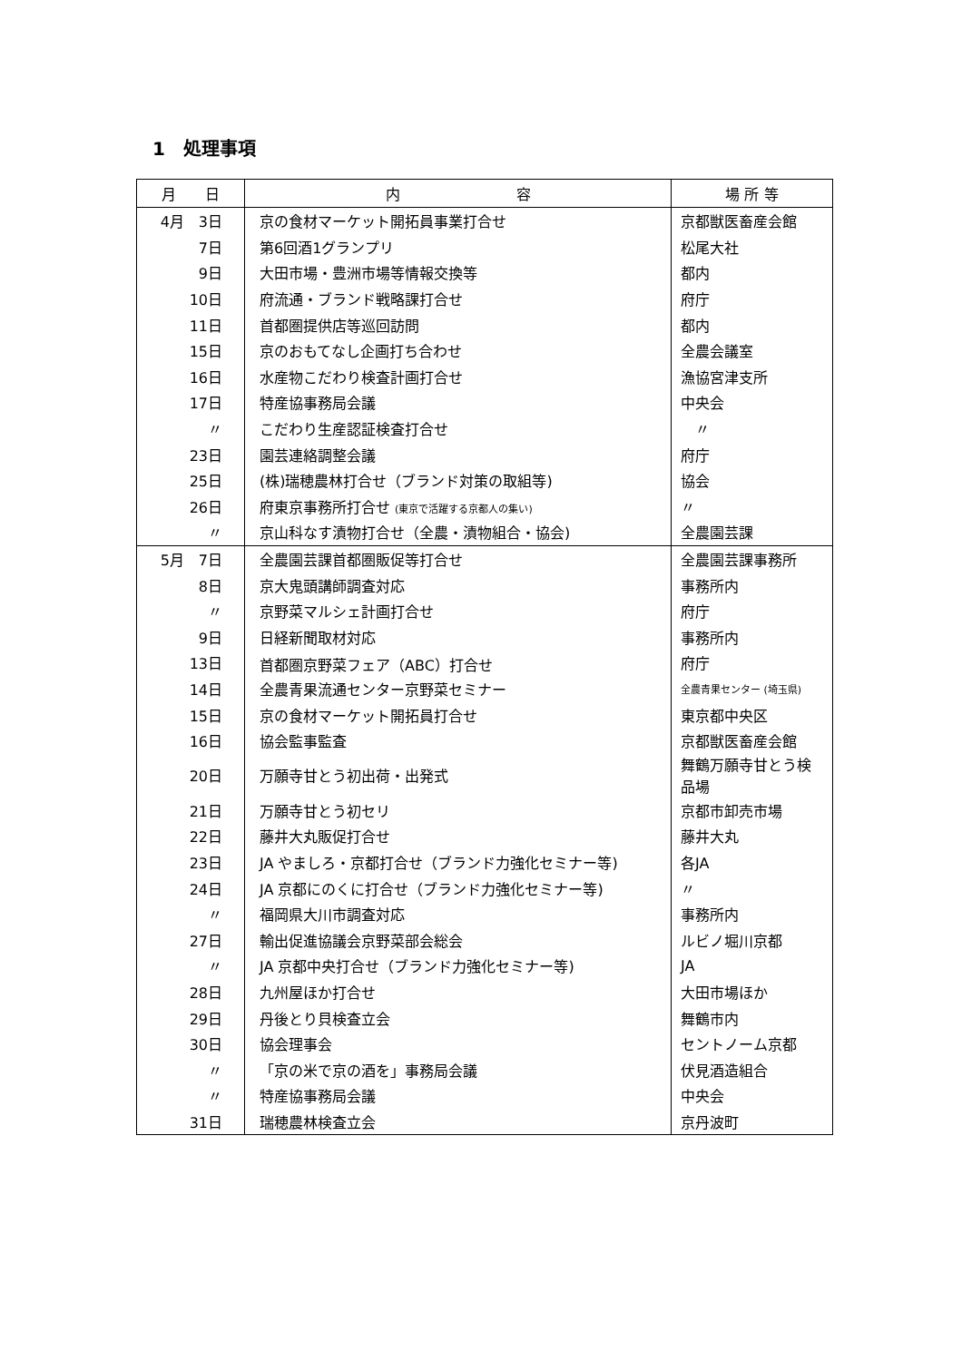1　処理事項
| 月 日 | 内 容 | 場 所 等 |
| --- | --- | --- |
| 4月 3日 | 京の食材マーケット開拓員事業打合せ | 京都獣医畜産会館 |
| 7日 | 第6回酒1グランプリ | 松尾大社 |
| 9日 | 大田市場・豊洲市場等情報交換等 | 都内 |
| 10日 | 府流通・ブランド戦略課打合せ | 府庁 |
| 11日 | 首都圏提供店等巡回訪問 | 都内 |
| 15日 | 京のおもてなし企画打ち合わせ | 全農会議室 |
| 16日 | 水産物こだわり検査計画打合せ | 漁協宮津支所 |
| 17日 | 特産協事務局会議 | 中央会 |
| 〃 | こだわり生産認証検査打合せ | 〃 |
| 23日 | 園芸連絡調整会議 | 府庁 |
| 25日 | (株)瑞穂農林打合せ（ブランド対策の取組等) | 協会 |
| 26日 | 府東京事務所打合せ (東京で活躍する京都人の集い) | 〃 |
| 〃 | 京山科なす漬物打合せ（全農・漬物組合・協会) | 全農園芸課 |
| 5月 7日 | 全農園芸課首都圏販促等打合せ | 全農園芸課事務所 |
| 8日 | 京大鬼頭講師調査対応 | 事務所内 |
| 〃 | 京野菜マルシェ計画打合せ | 府庁 |
| 9日 | 日経新聞取材対応 | 事務所内 |
| 13日 | 首都圏京野菜フェア（ABC）打合せ | 府庁 |
| 14日 | 全農青果流通センター京野菜セミナー | 全農青果センター (埼玉県) |
| 15日 | 京の食材マーケット開拓員打合せ | 東京都中央区 |
| 16日 | 協会監事監査 | 京都獣医畜産会館 |
| 20日 | 万願寺甘とう初出荷・出発式 | 舞鶴万願寺甘とう検品場 |
| 21日 | 万願寺甘とう初セリ | 京都市卸売市場 |
| 22日 | 藤井大丸販促打合せ | 藤井大丸 |
| 23日 | JA やましろ・京都打合せ（ブランド力強化セミナー等) | 各JA |
| 24日 | JA 京都にのくに打合せ（ブランド力強化セミナー等) | 〃 |
| 〃 | 福岡県大川市調査対応 | 事務所内 |
| 27日 | 輸出促進協議会京野菜部会総会 | ルビノ堀川京都 |
| 〃 | JA 京都中央打合せ（ブランド力強化セミナー等) | JA |
| 28日 | 九州屋ほか打合せ | 大田市場ほか |
| 29日 | 丹後とり貝検査立会 | 舞鶴市内 |
| 30日 | 協会理事会 | セントノーム京都 |
| 〃 | 「京の米で京の酒を」事務局会議 | 伏見酒造組合 |
| 〃 | 特産協事務局会議 | 中央会 |
| 31日 | 瑞穂農林検査立会 | 京丹波町 |